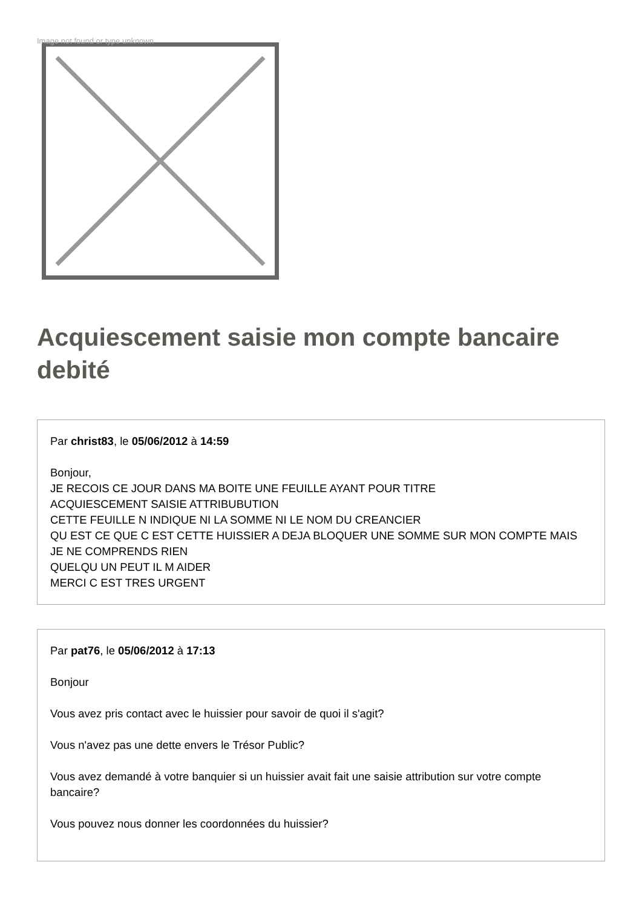Image not found or type unknown
Acquiescement saisie mon compte bancaire debité
Par christ83, le 05/06/2012 à 14:59
Bonjour,
JE RECOIS CE JOUR DANS MA BOITE UNE FEUILLE AYANT POUR TITRE
ACQUIESCEMENT SAISIE ATTRIBUBUTION
CETTE FEUILLE N INDIQUE NI LA SOMME NI LE NOM DU CREANCIER
QU EST CE QUE C EST CETTE HUISSIER A DEJA BLOQUER UNE SOMME SUR MON COMPTE MAIS JE NE COMPRENDS RIEN
QUELQU UN PEUT IL M AIDER
MERCI C EST TRES URGENT
Par pat76, le 05/06/2012 à 17:13
Bonjour
Vous avez pris contact avec le huissier pour savoir de quoi il s'agit?
Vous n'avez pas une dette envers le Trésor Public?
Vous avez demandé à votre banquier si un huissier avait fait une saisie attribution sur votre compte bancaire?
Vous pouvez nous donner les coordonnées du huissier?